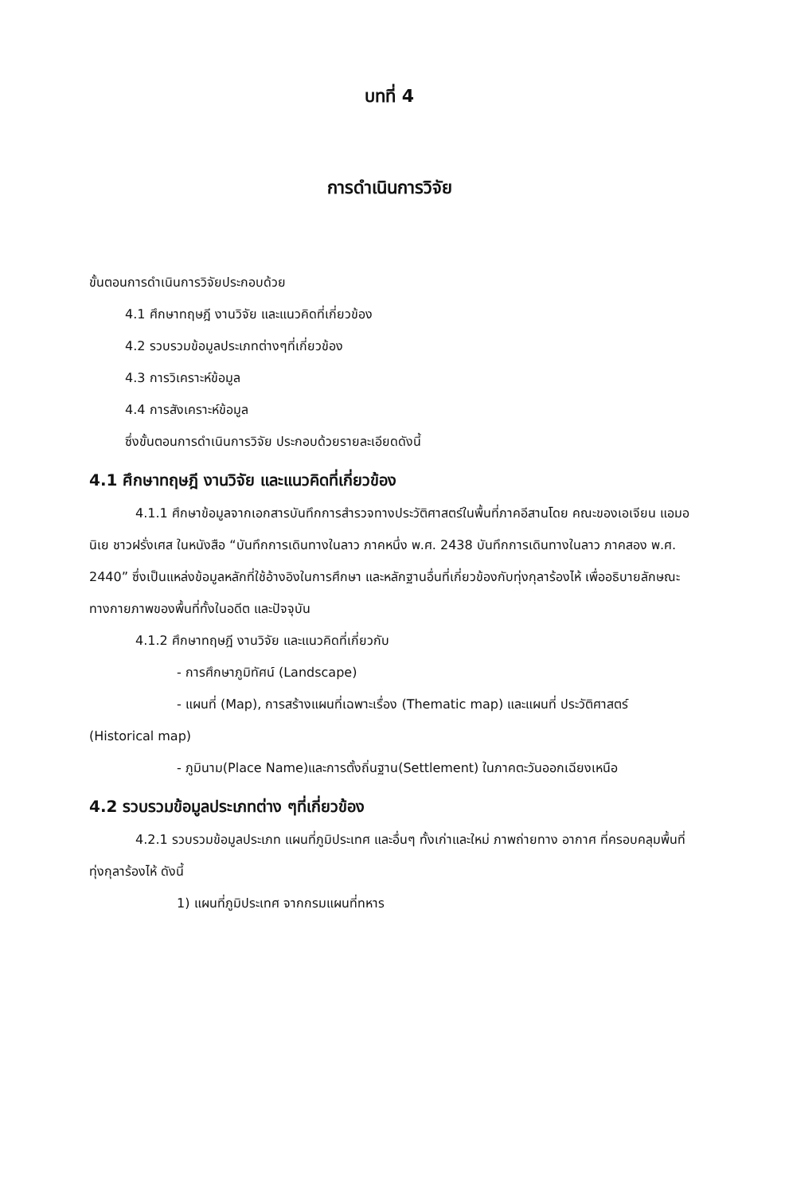บทที่ 4
การดำเนินการวิจัย
ขั้นตอนการดำเนินการวิจัยประกอบด้วย
4.1 ศึกษาทฤษฎี งานวิจัย และแนวคิดที่เกี่ยวข้อง
4.2 รวบรวมข้อมูลประเภทต่างๆที่เกี่ยวข้อง
4.3 การวิเคราะห์ข้อมูล
4.4 การสังเคราะห์ข้อมูล
ซึ่งขั้นตอนการดำเนินการวิจัย ประกอบด้วยรายละเอียดดังนี้
4.1 ศึกษาทฤษฎี งานวิจัย และแนวคิดที่เกี่ยวข้อง
4.1.1 ศึกษาข้อมูลจากเอกสารบันทึกการสำรวจทางประวัติศาสตร์ในพื้นที่ภาคอีสานโดย คณะของเอเจียน แอมอนิเย ชาวฝรั่งเศส ในหนังสือ “บันทึกการเดินทางในลาว ภาคหนึ่ง พ.ศ. 2438 บันทึกการเดินทางในลาว ภาคสอง พ.ศ. 2440” ซึ่งเป็นแหล่งข้อมูลหลักที่ใช้อ้างอิงในการศึกษา และหลักฐานอื่นที่เกี่ยวข้องกับทุ่งกุลาร้องไห้ เพื่ออธิบายลักษณะทางกายภาพของพื้นที่ทั้งในอดีต และปัจจุบัน
4.1.2 ศึกษาทฤษฎี งานวิจัย และแนวคิดที่เกี่ยวกับ
- การศึกษาภูมิทัศน์ (Landscape)
- แผนที่ (Map), การสร้างแผนที่เฉพาะเรื่อง (Thematic map) และแผนที่ ประวัติศาสตร์ (Historical map)
- ภูมินาม(Place Name)และการตั้งถิ่นฐาน(Settlement) ในภาคตะวันออกเฉียงเหนือ
4.2 รวบรวมข้อมูลประเภทต่าง ๆที่เกี่ยวข้อง
4.2.1 รวบรวมข้อมูลประเภท แผนที่ภูมิประเทศ และอื่นๆ ทั้งเก่าและใหม่ ภาพถ่ายทาง อากาศ ที่ครอบคลุมพื้นที่ทุ่งกุลาร้องไห้ ดังนี้
1) แผนที่ภูมิประเทศ จากกรมแผนที่ทหาร